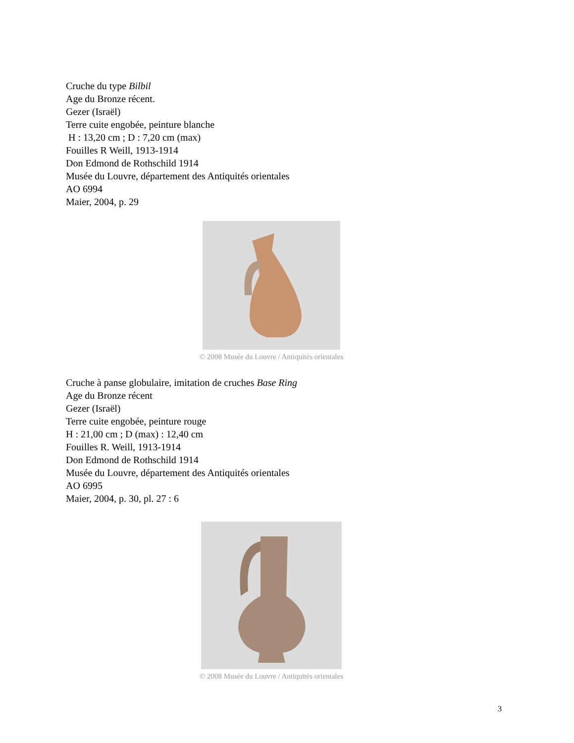Cruche du type Bilbil
Age du Bronze récent.
Gezer (Israël)
Terre cuite engobée, peinture blanche
H : 13,20 cm ; D : 7,20 cm (max)
Fouilles R Weill, 1913-1914
Don Edmond de Rothschild 1914
Musée du Louvre, département des Antiquités orientales
AO 6994
Maier, 2004, p. 29
© 2008 Musée du Louvre / Antiquités orientales
Cruche à panse globulaire, imitation de cruches Base Ring
Age du Bronze récent
Gezer (Israël)
Terre cuite engobée, peinture rouge
H : 21,00 cm ; D (max) : 12,40 cm
Fouilles R. Weill, 1913-1914
Don Edmond de Rothschild 1914
Musée du Louvre, département des Antiquités orientales
AO 6995
Maier, 2004, p. 30, pl. 27 : 6
© 2008 Musée du Louvre / Antiquités orientales
3